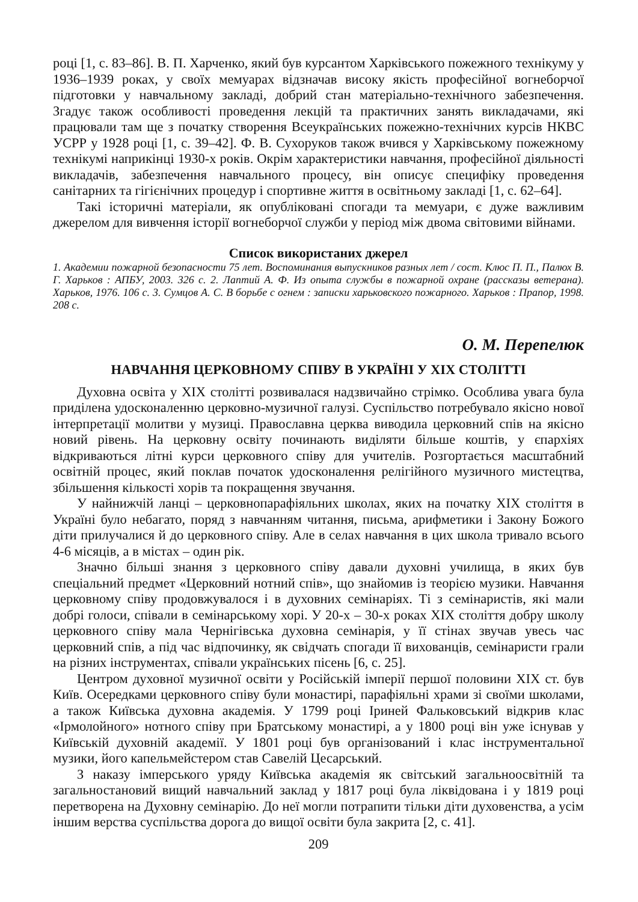році [1, с. 83–86]. В. П. Харченко, який був курсантом Харківського пожежного технікуму у 1936–1939 роках, у своїх мемуарах відзначав високу якість професійної вогнеборчої підготовки у навчальному закладі, добрий стан матеріально-технічного забезпечення. Згадує також особливості проведення лекцій та практичних занять викладачами, які працювали там ще з початку створення Всеукраїнських пожежно-технічних курсів НКВС УСРР у 1928 році [1, с. 39–42]. Ф. В. Сухоруков також вчився у Харківському пожежному технікумі наприкінці 1930-х років. Окрім характеристики навчання, професійної діяльності викладачів, забезпечення навчального процесу, він описує специфіку проведення санітарних та гігієнічних процедур і спортивне життя в освітньому закладі [1, с. 62–64].
Такі історичні матеріали, як опубліковані спогади та мемуари, є дуже важливим джерелом для вивчення історії вогнеборчої служби у період між двома світовими війнами.
Список використаних джерел
1. Академии пожарной безопасности 75 лет. Воспоминания выпускников разных лет / сост. Клюс П. П., Палюх В. Г. Харьков : АПБУ, 2003. 326 с. 2. Лаптий А. Ф. Из опыта службы в пожарной охране (рассказы ветерана). Харьков, 1976. 106 с. 3. Сумцов А. С. В борьбе с огнем : записки харьковского пожарного. Харьков : Прапор, 1998. 208 с.
О. М. Перепелюк
НАВЧАННЯ ЦЕРКОВНОМУ СПІВУ В УКРАЇНІ У ХІХ СТОЛІТТІ
Духовна освіта у ХІХ столітті розвивалася надзвичайно стрімко. Особлива увага була приділена удосконаленню церковно-музичної галузі. Суспільство потребувало якісно нової інтерпретації молитви у музиці. Православна церква виводила церковний спів на якісно новий рівень. На церковну освіту починають виділяти більше коштів, у єпархіях відкриваються літні курси церковного співу для учителів. Розгортається масштабний освітній процес, який поклав початок удосконалення релігійного музичного мистецтва, збільшення кількості хорів та покращення звучання.
У найнижчій ланці – церковнопарафіяльних школах, яких на початку ХІХ століття в Україні було небагато, поряд з навчанням читання, письма, арифметики і Закону Божого діти прилучалися й до церковного співу. Але в селах навчання в цих школа тривало всього 4-6 місяців, а в містах – один рік.
Значно більші знання з церковного співу давали духовні училища, в яких був спеціальний предмет «Церковний нотний спів», що знайомив із теорією музики. Навчання церковному співу продовжувалося і в духовних семінаріях. Ті з семінаристів, які мали добрі голоси, співали в семінарському хорі. У 20-х – 30-х роках ХІХ століття добру школу церковного співу мала Чернігівська духовна семінарія, у її стінах звучав увесь час церковний спів, а під час відпочинку, як свідчать спогади її вихованців, семінаристи грали на різних інструментах, співали українських пісень [6, с. 25].
Центром духовної музичної освіти у Російській імперії першої половини ХІХ ст. був Київ. Осередками церковного співу були монастирі, парафіяльні храми зі своїми школами, а також Київська духовна академія. У 1799 році Іриней Фальковський відкрив клас «Ірмолойного» нотного співу при Братському монастирі, а у 1800 році він уже існував у Київській духовній академії. У 1801 році був організований і клас інструментальної музики, його капельмейстером став Савелій Цесарський.
З наказу імперського уряду Київська академія як світський загальноосвітній та загальностановий вищий навчальний заклад у 1817 році була ліквідована і у 1819 році перетворена на Духовну семінарію. До неї могли потрапити тільки діти духовенства, а усім іншим верства суспільства дорога до вищої освіти була закрита [2, с. 41].
209